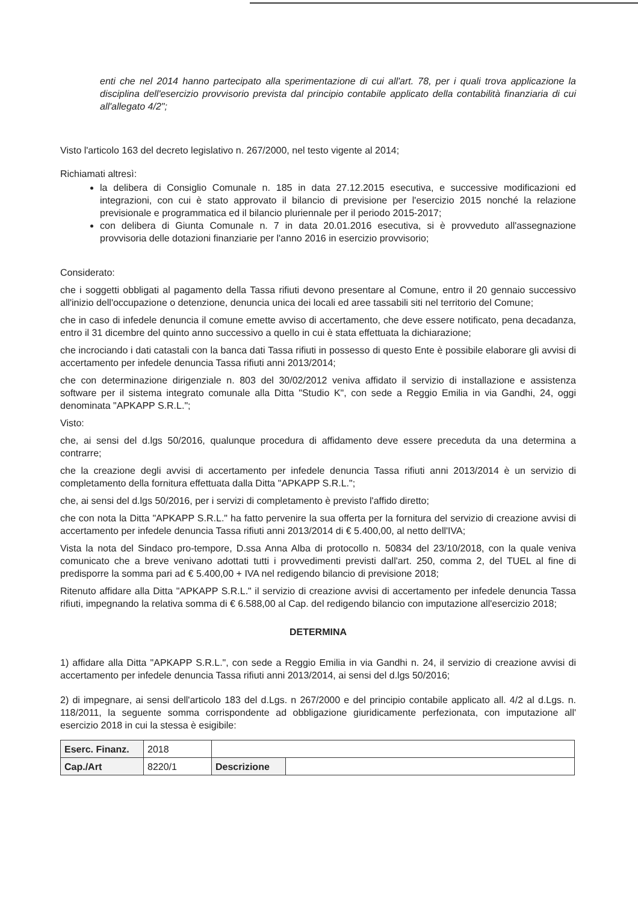enti che nel 2014 hanno partecipato alla sperimentazione di cui all'art. 78, per i quali trova applicazione la disciplina dell'esercizio provvisorio prevista dal principio contabile applicato della contabilità finanziaria di cui all'allegato 4/2";
Visto l'articolo 163 del decreto legislativo n. 267/2000, nel testo vigente al 2014;
Richiamati altresì:
la delibera di Consiglio Comunale n. 185 in data 27.12.2015 esecutiva, e successive modificazioni ed integrazioni, con cui è stato approvato il bilancio di previsione per l'esercizio 2015 nonché la relazione previsionale e programmatica ed il bilancio pluriennale per il periodo 2015-2017;
con delibera di Giunta Comunale n. 7 in data 20.01.2016 esecutiva, si è provveduto all'assegnazione provvisoria delle dotazioni finanziarie per l'anno 2016 in esercizio provvisorio;
Considerato:
che i soggetti obbligati al pagamento della Tassa rifiuti devono presentare al Comune, entro il 20 gennaio successivo all'inizio dell'occupazione o detenzione, denuncia unica dei locali ed aree tassabili siti nel territorio del Comune;
che in caso di infedele denuncia il comune emette avviso di accertamento, che deve essere notificato, pena decadanza, entro il 31 dicembre del quinto anno successivo a quello in cui è stata effettuata la dichiarazione;
che incrociando i dati catastali con la banca dati Tassa rifiuti in possesso di questo Ente è possibile elaborare gli avvisi di accertamento per infedele denuncia Tassa rifiuti anni 2013/2014;
che con determinazione dirigenziale n. 803 del 30/02/2012 veniva affidato il servizio di installazione e assistenza software per il sistema integrato comunale alla Ditta "Studio K", con sede a Reggio Emilia in via Gandhi, 24, oggi denominata "APKAPP S.R.L.";
Visto:
che, ai sensi del d.lgs 50/2016, qualunque procedura di affidamento deve essere preceduta da una determina a contrarre;
che la creazione degli avvisi di accertamento per infedele denuncia Tassa rifiuti anni 2013/2014 è un servizio di completamento della fornitura effettuata dalla Ditta "APKAPP S.R.L.";
che, ai sensi del d.lgs 50/2016, per i servizi di completamento è previsto l'affido diretto;
che con nota la Ditta "APKAPP S.R.L." ha fatto pervenire la sua offerta per la fornitura del servizio di creazione avvisi di accertamento per infedele denuncia Tassa rifiuti anni 2013/2014 di € 5.400,00, al netto dell'IVA;
Vista la nota del Sindaco pro-tempore, D.ssa Anna Alba di protocollo n. 50834 del 23/10/2018, con la quale veniva comunicato che a breve venivano adottati tutti i provvedimenti previsti dall'art. 250, comma 2, del TUEL al fine di predisporre la somma pari ad € 5.400,00 + IVA nel redigendo bilancio di previsione 2018;
Ritenuto affidare alla Ditta "APKAPP S.R.L." il servizio di creazione avvisi di accertamento per infedele denuncia Tassa rifiuti, impegnando la relativa somma di € 6.588,00 al Cap. del redigendo bilancio con imputazione all'esercizio 2018;
DETERMINA
1) affidare alla Ditta "APKAPP S.R.L.", con sede a Reggio Emilia in via Gandhi n. 24, il servizio di creazione avvisi di accertamento per infedele denuncia Tassa rifiuti anni 2013/2014, ai sensi del d.lgs 50/2016;
2) di impegnare, ai sensi dell'articolo 183 del d.Lgs. n 267/2000 e del principio contabile applicato all. 4/2 al d.Lgs. n. 118/2011, la seguente somma corrispondente ad obbligazione giuridicamente perfezionata, con imputazione all' esercizio 2018 in cui la stessa è esigibile:
| Eserc. Finanz. | 2018 | | |
| Cap./Art | 8220/1 | Descrizione | |